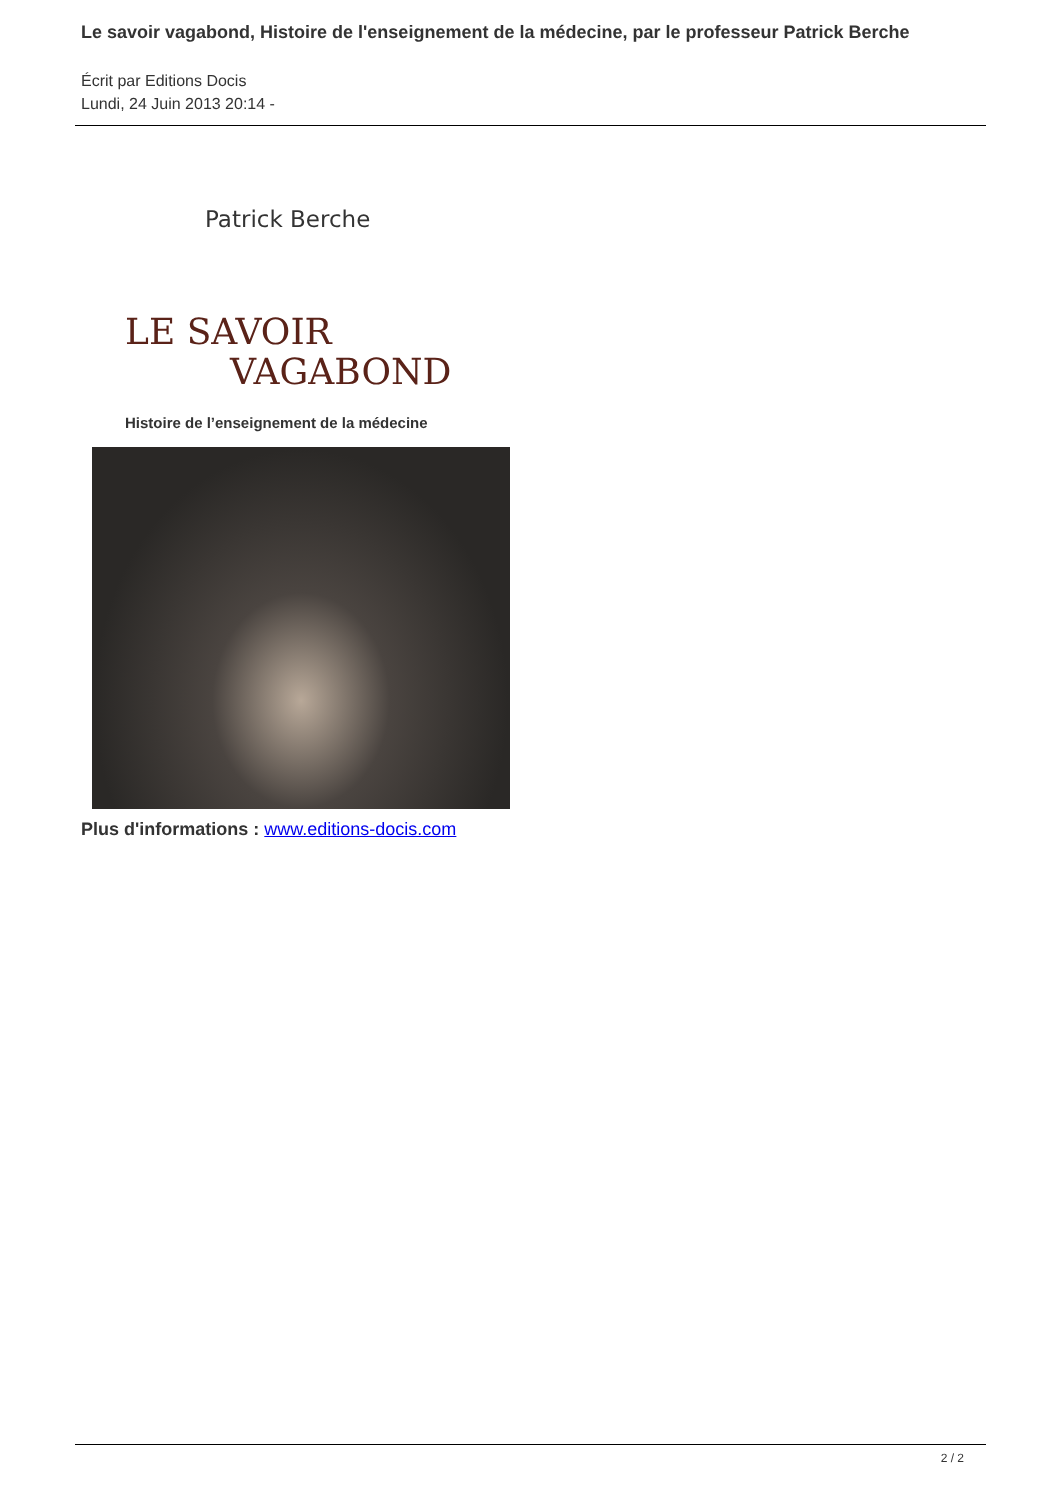Le savoir vagabond, Histoire de l'enseignement de la médecine, par le professeur Patrick Berche
Écrit par Editions Docis
Lundi, 24 Juin 2013 20:14 -
Patrick Berche
LE SAVOIR
VAGABOND
Histoire de l’enseignement de la médecine
Plus d'informations : www.editions-docis.com
2 / 2